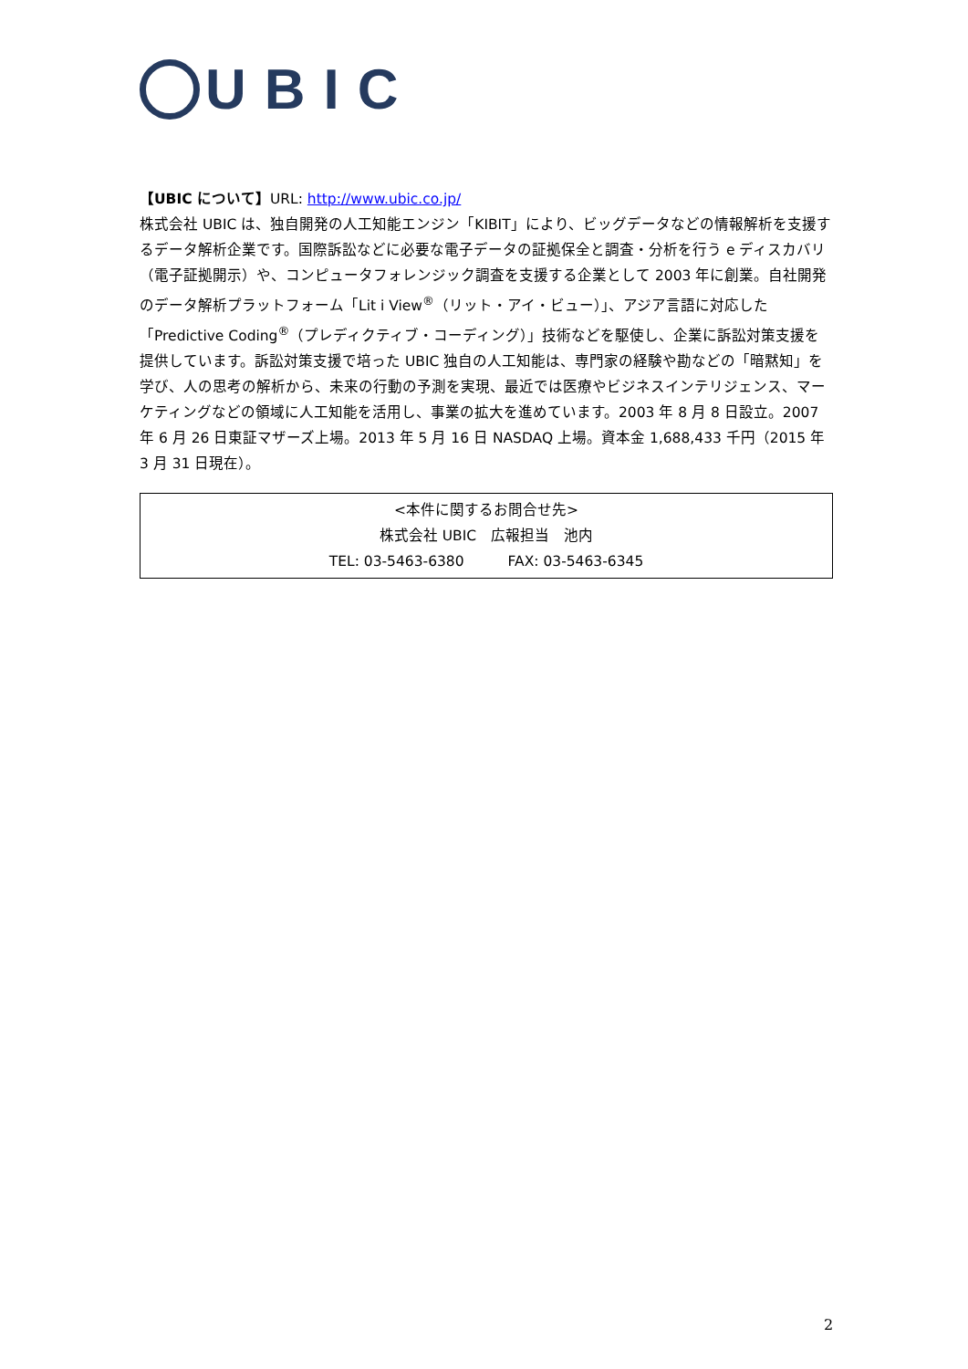UBIC
【UBIC について】URL: http://www.ubic.co.jp/
株式会社 UBIC は、独自開発の人工知能エンジン「KIBIT」により、ビッグデータなどの情報解析を支援するデータ解析企業です。国際訴訟などに必要な電子データの証拠保全と調査・分析を行う e ディスカバリ（電子証拠開示）や、コンピュータフォレンジック調査を支援する企業として 2003 年に創業。自社開発のデータ解析プラットフォーム「Lit i View<sup>®</sup>（リット・アイ・ビュー）」、アジア言語に対応した「Predictive Coding<sup>®</sup>（プレディクティブ・コーディング）」技術などを駆使し、企業に訴訟対策支援を提供しています。訴訟対策支援で培った UBIC 独自の人工知能は、専門家の経験や勘などの「暗黙知」を学び、人の思考の解析から、未来の行動の予測を実現、最近では医療やビジネスインテリジェンス、マーケティングなどの領域に人工知能を活用し、事業の拡大を進めています。2003 年 8 月 8 日設立。2007 年 6 月 26 日東証マザーズ上場。2013 年 5 月 16 日 NASDAQ 上場。資本金 1,688,433 千円（2015 年 3 月 31 日現在）。
<本件に関するお問合せ先>
株式会社 UBIC　広報担当　池内
TEL: 03-5463-6380　　　FAX: 03-5463-6345
2